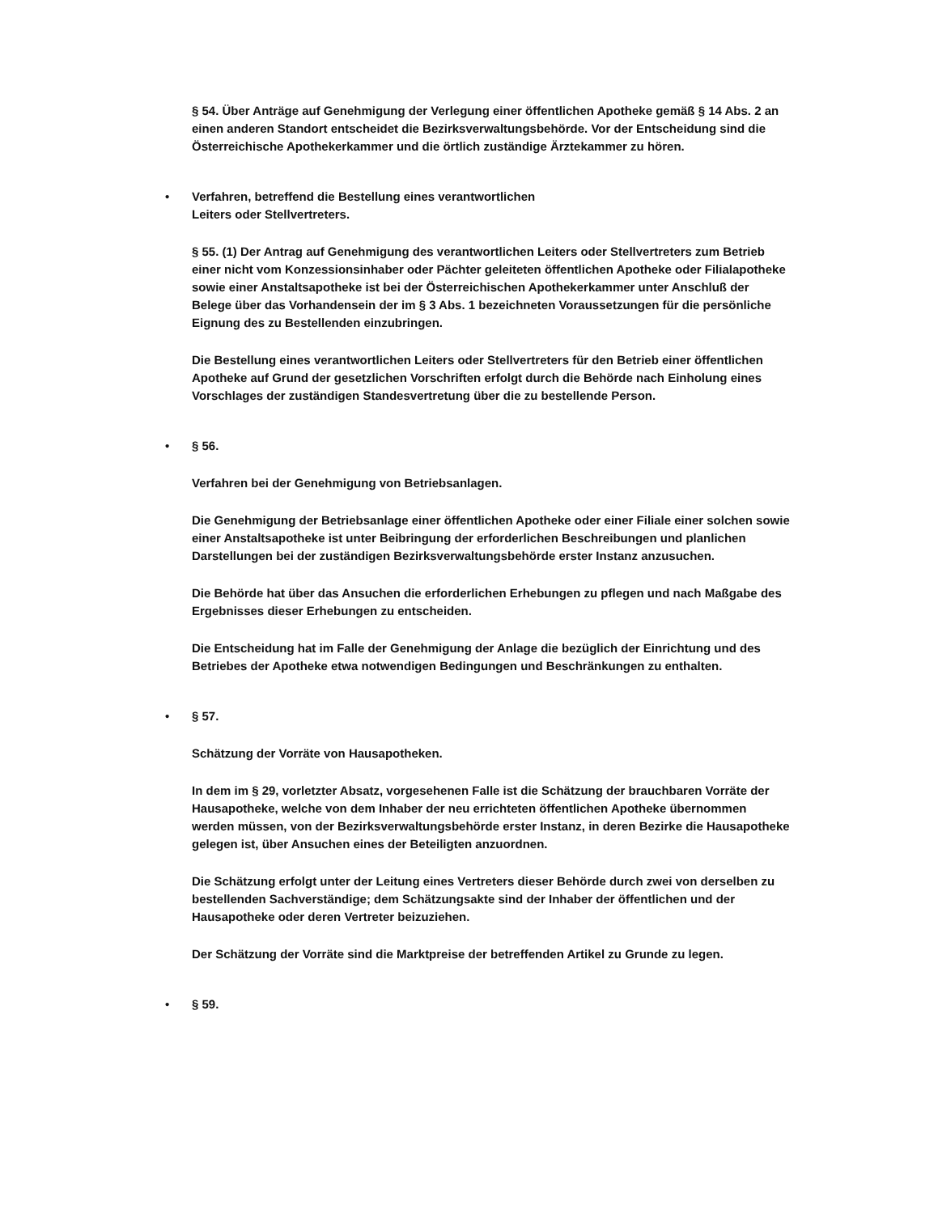§ 54. Über Anträge auf Genehmigung der Verlegung einer öffentlichen Apotheke gemäß § 14 Abs. 2 an einen anderen Standort entscheidet die Bezirksverwaltungsbehörde. Vor der Entscheidung sind die Österreichische Apothekerkammer und die örtlich zuständige Ärztekammer zu hören.
• Verfahren, betreffend die Bestellung eines verantwortlichen
Leiters oder Stellvertreters.
§ 55. (1) Der Antrag auf Genehmigung des verantwortlichen Leiters oder Stellvertreters zum Betrieb einer nicht vom Konzessionsinhaber oder Pächter geleiteten öffentlichen Apotheke oder Filialapotheke sowie einer Anstaltsapotheke ist bei der Österreichischen Apothekerkammer unter Anschluß der Belege über das Vorhandensein der im § 3 Abs. 1 bezeichneten Voraussetzungen für die persönliche Eignung des zu Bestellenden einzubringen.
Die Bestellung eines verantwortlichen Leiters oder Stellvertreters für den Betrieb einer öffentlichen Apotheke auf Grund der gesetzlichen Vorschriften erfolgt durch die Behörde nach Einholung eines Vorschlages der zuständigen Standesvertretung über die zu bestellende Person.
• § 56.
Verfahren bei der Genehmigung von Betriebsanlagen.
Die Genehmigung der Betriebsanlage einer öffentlichen Apotheke oder einer Filiale einer solchen sowie einer Anstaltsapotheke ist unter Beibringung der erforderlichen Beschreibungen und planlichen Darstellungen bei der zuständigen Bezirksverwaltungsbehörde erster Instanz anzusuchen.
Die Behörde hat über das Ansuchen die erforderlichen Erhebungen zu pflegen und nach Maßgabe des Ergebnisses dieser Erhebungen zu entscheiden.
Die Entscheidung hat im Falle der Genehmigung der Anlage die bezüglich der Einrichtung und des Betriebes der Apotheke etwa notwendigen Bedingungen und Beschränkungen zu enthalten.
• § 57.
Schätzung der Vorräte von Hausapotheken.
In dem im § 29, vorletzter Absatz, vorgesehenen Falle ist die Schätzung der brauchbaren Vorräte der Hausapotheke, welche von dem Inhaber der neu errichteten öffentlichen Apotheke übernommen werden müssen, von der Bezirksverwaltungsbehörde erster Instanz, in deren Bezirke die Hausapotheke gelegen ist, über Ansuchen eines der Beteiligten anzuordnen.
Die Schätzung erfolgt unter der Leitung eines Vertreters dieser Behörde durch zwei von derselben zu bestellenden Sachverständige; dem Schätzungsakte sind der Inhaber der öffentlichen und der Hausapotheke oder deren Vertreter beizuziehen.
Der Schätzung der Vorräte sind die Marktpreise der betreffenden Artikel zu Grunde zu legen.
• § 59.